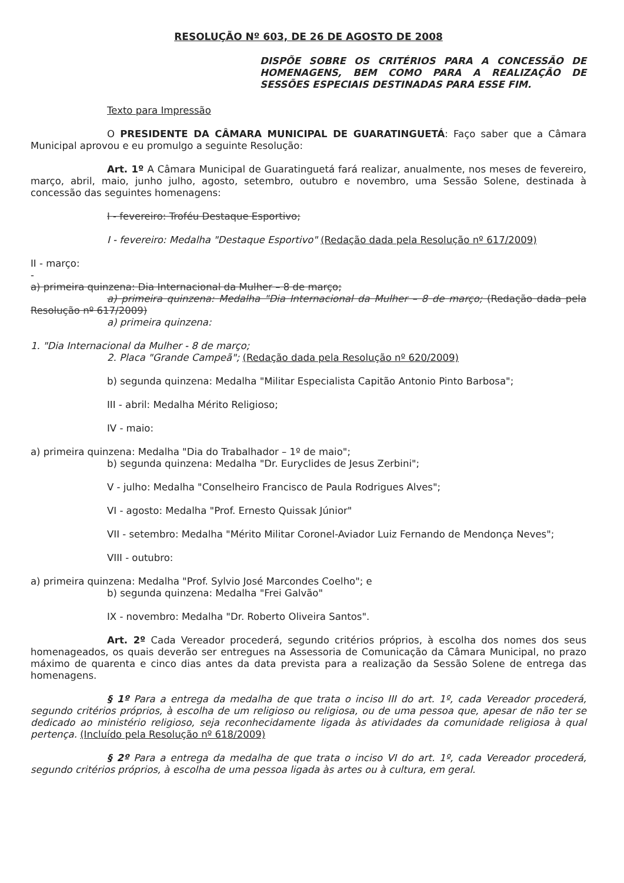RESOLUÇÃO Nº 603, DE 26 DE AGOSTO DE 2008
DISPÕE SOBRE OS CRITÉRIOS PARA A CONCESSÃO DE HOMENAGENS, BEM COMO PARA A REALIZAÇÃO DE SESSÕES ESPECIAIS DESTINADAS PARA ESSE FIM.
Texto para Impressão
O PRESIDENTE DA CÂMARA MUNICIPAL DE GUARATINGUETÁ: Faço saber que a Câmara Municipal aprovou e eu promulgo a seguinte Resolução:
Art. 1º A Câmara Municipal de Guaratinguetá fará realizar, anualmente, nos meses de fevereiro, março, abril, maio, junho julho, agosto, setembro, outubro e novembro, uma Sessão Solene, destinada à concessão das seguintes homenagens:
I - fevereiro: Troféu Destaque Esportivo;
I - fevereiro: Medalha "Destaque Esportivo" (Redação dada pela Resolução nº 617/2009)
II - março:
-
a) primeira quinzena: Dia Internacional da Mulher – 8 de março;
a) primeira quinzena: Medalha "Dia Internacional da Mulher – 8 de março; (Redação dada pela Resolução nº 617/2009)
a) primeira quinzena:
1. "Dia Internacional da Mulher - 8 de março;
2. Placa "Grande Campeã"; (Redação dada pela Resolução nº 620/2009)
b) segunda quinzena: Medalha "Militar Especialista Capitão Antonio Pinto Barbosa";
III - abril: Medalha Mérito Religioso;
IV - maio:
a) primeira quinzena: Medalha "Dia do Trabalhador – 1º de maio";
b) segunda quinzena: Medalha "Dr. Euryclides de Jesus Zerbini";
V - julho: Medalha "Conselheiro Francisco de Paula Rodrigues Alves";
VI - agosto: Medalha "Prof. Ernesto Quissak Júnior"
VII - setembro: Medalha "Mérito Militar Coronel-Aviador Luiz Fernando de Mendonça Neves";
VIII - outubro:
a) primeira quinzena: Medalha "Prof. Sylvio José Marcondes Coelho"; e
b) segunda quinzena: Medalha "Frei Galvão"
IX - novembro: Medalha "Dr. Roberto Oliveira Santos".
Art. 2º Cada Vereador procederá, segundo critérios próprios, à escolha dos nomes dos seus homenageados, os quais deverão ser entregues na Assessoria de Comunicação da Câmara Municipal, no prazo máximo de quarenta e cinco dias antes da data prevista para a realização da Sessão Solene de entrega das homenagens.
§ 1º Para a entrega da medalha de que trata o inciso III do art. 1º, cada Vereador procederá, segundo critérios próprios, à escolha de um religioso ou religiosa, ou de uma pessoa que, apesar de não ter se dedicado ao ministério religioso, seja reconhecidamente ligada às atividades da comunidade religiosa à qual pertença. (Incluído pela Resolução nº 618/2009)
§ 2º Para a entrega da medalha de que trata o inciso VI do art. 1º, cada Vereador procederá, segundo critérios próprios, à escolha de uma pessoa ligada às artes ou à cultura, em geral.